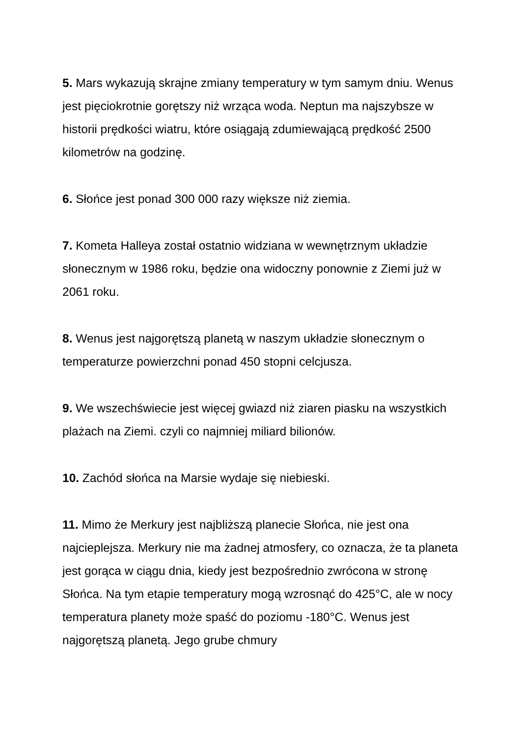5. Mars wykazują skrajne zmiany temperatury w tym samym dniu. Wenus jest pięciokrotnie gorętszy niż wrząca woda. Neptun ma najszybsze w historii prędkości wiatru, które osiągają zdumiewającą prędkość 2500 kilometrów na godzinę.
6. Słońce jest ponad 300 000 razy większe niż ziemia.
7. Kometa Halleya został ostatnio widziana w wewnętrznym układzie słonecznym w 1986 roku, będzie ona widoczny ponownie z Ziemi już w 2061 roku.
8. Wenus jest najgorętszą planetą w naszym układzie słonecznym o temperaturze powierzchni ponad 450 stopni celcjusza.
9. We wszechświecie jest więcej gwiazd niż ziaren piasku na wszystkich plażach na Ziemi. czyli co najmniej miliard bilionów.
10. Zachód słońca na Marsie wydaje się niebieski.
11. Mimo że Merkury jest najbliższą planecie Słońca, nie jest ona najcieplejsza. Merkury nie ma żadnej atmosfery, co oznacza, że ta planeta jest gorąca w ciągu dnia, kiedy jest bezpośrednio zwrócona w stronę Słońca. Na tym etapie temperatury mogą wzrosnąć do 425°C, ale w nocy temperatura planety może spaść do poziomu -180°C. Wenus jest najgorętszą planetą. Jego grube chmury